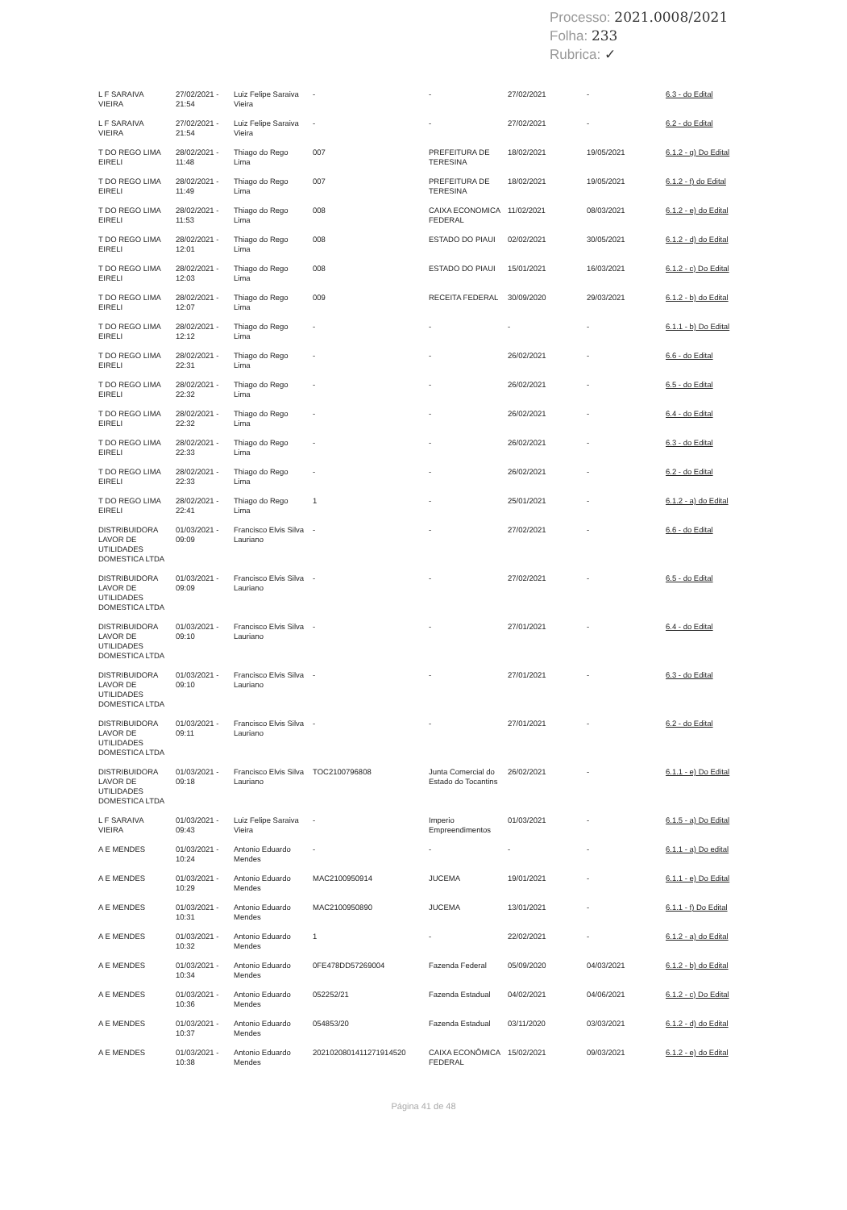Processo: 2021.0008/2021
Folha: 233
Rubrica: ✓
| L F SARAIVA VIEIRA | 27/02/2021 - 21:54 | Luiz Felipe Saraiva Vieira | - | - | 27/02/2021 | - | 6.3 - do Edital |
| L F SARAIVA VIEIRA | 27/02/2021 - 21:54 | Luiz Felipe Saraiva Vieira | - | - | 27/02/2021 | - | 6.2 - do Edital |
| T DO REGO LIMA EIRELI | 28/02/2021 - 11:48 | Thiago do Rego Lima | 007 | PREFEITURA DE TERESINA | 18/02/2021 | 19/05/2021 | 6.1.2 - g) Do Edital |
| T DO REGO LIMA EIRELI | 28/02/2021 - 11:49 | Thiago do Rego Lima | 007 | PREFEITURA DE TERESINA | 18/02/2021 | 19/05/2021 | 6.1.2 - f) do Edital |
| T DO REGO LIMA EIRELI | 28/02/2021 - 11:53 | Thiago do Rego Lima | 008 | CAIXA ECONOMICA FEDERAL | 11/02/2021 | 08/03/2021 | 6.1.2 - e) do Edital |
| T DO REGO LIMA EIRELI | 28/02/2021 - 12:01 | Thiago do Rego Lima | 008 | ESTADO DO PIAUI | 02/02/2021 | 30/05/2021 | 6.1.2 - d) do Edital |
| T DO REGO LIMA EIRELI | 28/02/2021 - 12:03 | Thiago do Rego Lima | 008 | ESTADO DO PIAUI | 15/01/2021 | 16/03/2021 | 6.1.2 - c) Do Edital |
| T DO REGO LIMA EIRELI | 28/02/2021 - 12:07 | Thiago do Rego Lima | 009 | RECEITA FEDERAL | 30/09/2020 | 29/03/2021 | 6.1.2 - b) do Edital |
| T DO REGO LIMA EIRELI | 28/02/2021 - 12:12 | Thiago do Rego Lima | - | - | - | - | 6.1.1 - b) Do Edital |
| T DO REGO LIMA EIRELI | 28/02/2021 - 22:31 | Thiago do Rego Lima | - | - | 26/02/2021 | - | 6.6 - do Edital |
| T DO REGO LIMA EIRELI | 28/02/2021 - 22:32 | Thiago do Rego Lima | - | - | 26/02/2021 | - | 6.5 - do Edital |
| T DO REGO LIMA EIRELI | 28/02/2021 - 22:32 | Thiago do Rego Lima | - | - | 26/02/2021 | - | 6.4 - do Edital |
| T DO REGO LIMA EIRELI | 28/02/2021 - 22:33 | Thiago do Rego Lima | - | - | 26/02/2021 | - | 6.3 - do Edital |
| T DO REGO LIMA EIRELI | 28/02/2021 - 22:33 | Thiago do Rego Lima | - | - | 26/02/2021 | - | 6.2 - do Edital |
| T DO REGO LIMA EIRELI | 28/02/2021 - 22:41 | Thiago do Rego Lima | 1 | - | 25/01/2021 | - | 6.1.2 - a) do Edital |
| DISTRIBUIDORA LAVOR DE UTILIDADES DOMESTICA LTDA | 01/03/2021 - 09:09 | Francisco Elvis Silva Lauriano | - | - | 27/02/2021 | - | 6.6 - do Edital |
| DISTRIBUIDORA LAVOR DE UTILIDADES DOMESTICA LTDA | 01/03/2021 - 09:09 | Francisco Elvis Silva Lauriano | - | - | 27/02/2021 | - | 6.5 - do Edital |
| DISTRIBUIDORA LAVOR DE UTILIDADES DOMESTICA LTDA | 01/03/2021 - 09:10 | Francisco Elvis Silva Lauriano | - | - | 27/01/2021 | - | 6.4 - do Edital |
| DISTRIBUIDORA LAVOR DE UTILIDADES DOMESTICA LTDA | 01/03/2021 - 09:10 | Francisco Elvis Silva Lauriano | - | - | 27/01/2021 | - | 6.3 - do Edital |
| DISTRIBUIDORA LAVOR DE UTILIDADES DOMESTICA LTDA | 01/03/2021 - 09:11 | Francisco Elvis Silva Lauriano | - | - | 27/01/2021 | - | 6.2 - do Edital |
| DISTRIBUIDORA LAVOR DE UTILIDADES DOMESTICA LTDA | 01/03/2021 - 09:18 | Francisco Elvis Silva Lauriano | TOC2100796808 | Junta Comercial do Estado do Tocantins | 26/02/2021 | - | 6.1.1 - e) Do Edital |
| L F SARAIVA VIEIRA | 01/03/2021 - 09:43 | Luiz Felipe Saraiva Vieira | - | Imperio Empreendimentos | 01/03/2021 | - | 6.1.5 - a) Do Edital |
| A E MENDES | 01/03/2021 - 10:24 | Antonio Eduardo Mendes | - | - | - | - | 6.1.1 - a) Do edital |
| A E MENDES | 01/03/2021 - 10:29 | Antonio Eduardo Mendes | MAC2100950914 | JUCEMA | 19/01/2021 | - | 6.1.1 - e) Do Edital |
| A E MENDES | 01/03/2021 - 10:31 | Antonio Eduardo Mendes | MAC2100950890 | JUCEMA | 13/01/2021 | - | 6.1.1 - f) Do Edital |
| A E MENDES | 01/03/2021 - 10:32 | Antonio Eduardo Mendes | 1 | - | 22/02/2021 | - | 6.1.2 - a) do Edital |
| A E MENDES | 01/03/2021 - 10:34 | Antonio Eduardo Mendes | 0FE478DD57269004 | Fazenda Federal | 05/09/2020 | 04/03/2021 | 6.1.2 - b) do Edital |
| A E MENDES | 01/03/2021 - 10:36 | Antonio Eduardo Mendes | 052252/21 | Fazenda Estadual | 04/02/2021 | 04/06/2021 | 6.1.2 - c) Do Edital |
| A E MENDES | 01/03/2021 - 10:37 | Antonio Eduardo Mendes | 054853/20 | Fazenda Estadual | 03/11/2020 | 03/03/2021 | 6.1.2 - d) do Edital |
| A E MENDES | 01/03/2021 - 10:38 | Antonio Eduardo Mendes | 2021020801411271914520 | CAIXA ECONÔMICA FEDERAL | 15/02/2021 | 09/03/2021 | 6.1.2 - e) do Edital |
Página 41 de 48